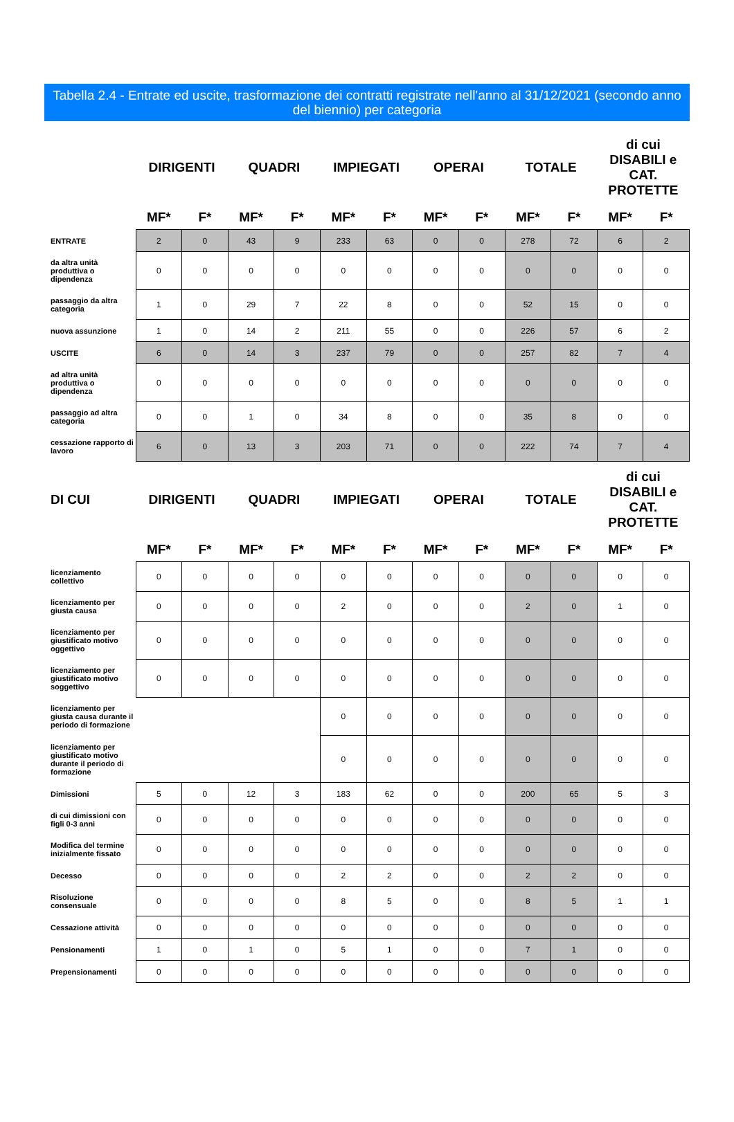Tabella 2.4 - Entrate ed uscite, trasformazione dei contratti registrate nell'anno al 31/12/2021 (secondo anno del biennio) per categoria
| | DIRIGENTI | | QUADRI | | IMPIEGATI | | OPERAI | | TOTALE | | di cui DISABILI e CAT. PROTETTE | |
| --- | --- | --- | --- | --- | --- | --- | --- | --- | --- | --- | --- | --- |
| | MF* | F* | MF* | F* | MF* | F* | MF* | F* | MF* | F* | MF* | F* |
| ENTRATE | 2 | 0 | 43 | 9 | 233 | 63 | 0 | 0 | 278 | 72 | 6 | 2 |
| da altra unità produttiva o dipendenza | 0 | 0 | 0 | 0 | 0 | 0 | 0 | 0 | 0 | 0 | 0 | 0 |
| passaggio da altra categoria | 1 | 0 | 29 | 7 | 22 | 8 | 0 | 0 | 52 | 15 | 0 | 0 |
| nuova assunzione | 1 | 0 | 14 | 2 | 211 | 55 | 0 | 0 | 226 | 57 | 6 | 2 |
| USCITE | 6 | 0 | 14 | 3 | 237 | 79 | 0 | 0 | 257 | 82 | 7 | 4 |
| ad altra unità produttiva o dipendenza | 0 | 0 | 0 | 0 | 0 | 0 | 0 | 0 | 0 | 0 | 0 | 0 |
| passaggio ad altra categoria | 0 | 0 | 1 | 0 | 34 | 8 | 0 | 0 | 35 | 8 | 0 | 0 |
| cessazione rapporto di lavoro | 6 | 0 | 13 | 3 | 203 | 71 | 0 | 0 | 222 | 74 | 7 | 4 |
| DI CUI | DIRIGENTI | | QUADRI | | IMPIEGATI | | OPERAI | | TOTALE | | di cui DISABILI e CAT. PROTETTE | |
| --- | --- | --- | --- | --- | --- | --- | --- | --- | --- | --- | --- | --- |
| | MF* | F* | MF* | F* | MF* | F* | MF* | F* | MF* | F* | MF* | F* |
| licenziamento collettivo | 0 | 0 | 0 | 0 | 0 | 0 | 0 | 0 | 0 | 0 | 0 | 0 |
| licenziamento per giusta causa | 0 | 0 | 0 | 0 | 2 | 0 | 0 | 0 | 2 | 0 | 1 | 0 |
| licenziamento per giustificato motivo oggettivo | 0 | 0 | 0 | 0 | 0 | 0 | 0 | 0 | 0 | 0 | 0 | 0 |
| licenziamento per giustificato motivo soggettivo | 0 | 0 | 0 | 0 | 0 | 0 | 0 | 0 | 0 | 0 | 0 | 0 |
| licenziamento per giusta causa durante il periodo di formazione | | | | | 0 | 0 | 0 | 0 | 0 | 0 | 0 | 0 |
| licenziamento per giustificato motivo durante il periodo di formazione | | | | | 0 | 0 | 0 | 0 | 0 | 0 | 0 | 0 |
| Dimissioni | 5 | 0 | 12 | 3 | 183 | 62 | 0 | 0 | 200 | 65 | 5 | 3 |
| di cui dimissioni con figli 0-3 anni | 0 | 0 | 0 | 0 | 0 | 0 | 0 | 0 | 0 | 0 | 0 | 0 |
| Modifica del termine inizialmente fissato | 0 | 0 | 0 | 0 | 0 | 0 | 0 | 0 | 0 | 0 | 0 | 0 |
| Decesso | 0 | 0 | 0 | 0 | 2 | 2 | 0 | 0 | 2 | 2 | 0 | 0 |
| Risoluzione consensuale | 0 | 0 | 0 | 0 | 8 | 5 | 0 | 0 | 8 | 5 | 1 | 1 |
| Cessazione attività | 0 | 0 | 0 | 0 | 0 | 0 | 0 | 0 | 0 | 0 | 0 | 0 |
| Pensionamenti | 1 | 0 | 1 | 0 | 5 | 1 | 0 | 0 | 7 | 1 | 0 | 0 |
| Prepensionamenti | 0 | 0 | 0 | 0 | 0 | 0 | 0 | 0 | 0 | 0 | 0 | 0 |